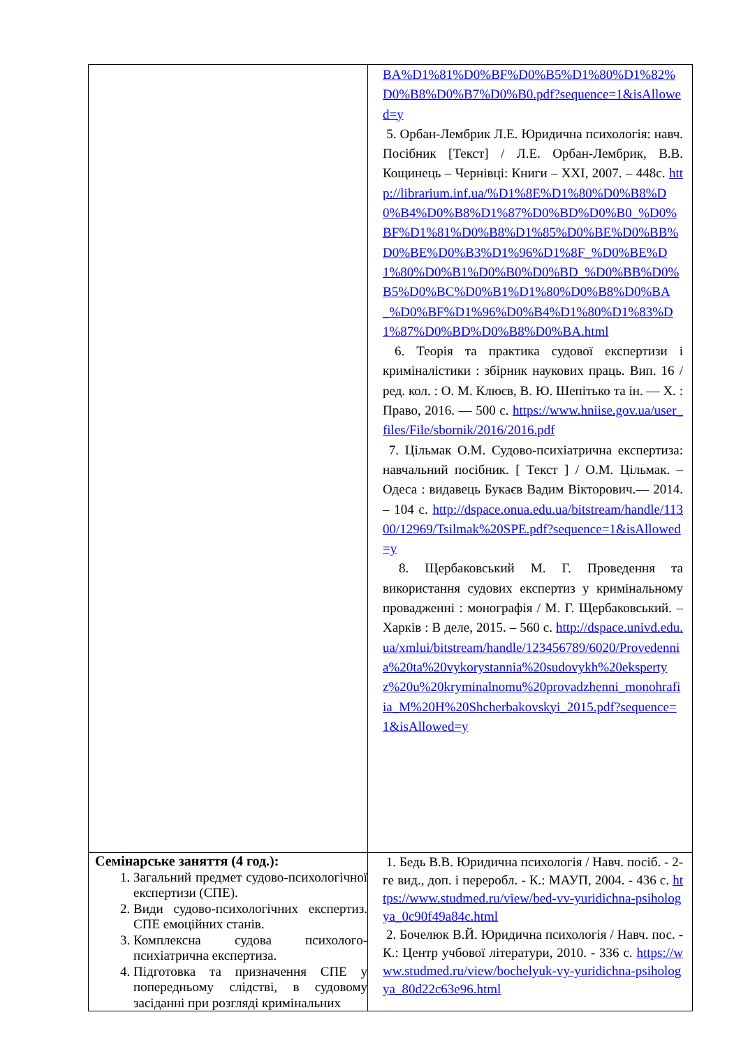| | BA%D1%81%D0%BF%D0%B5%D1%80%D1%82%D0%B8%D0%B7%D0%B0.pdf?sequence=1&isAllowed=y 5. Орбан-Лембрик Л.Е. Юридична психологія: навч. Посібник [Текст] / Л.Е. Орбан-Лембрик, В.В. Кощинець – Чернівці: Книги – XXI, 2007. – 448с. http://librarium.inf.ua/%D1%8E%D1%80%D0%B8%D0%B4%D0%B8%D1%87%D0%BD%D0%B0_%D0%BF%D1%81%D0%B8%D1%85%D0%BE%D0%BB%D0%BE%D0%B3%D1%96%D1%8F_%D0%BE%D1%80%D0%B1%D0%B0%D0%BD_%D0%BB%D0%B5%D0%BC%D0%B1%D1%80%D0%B8%D0%BA_%D0%BF%D1%96%D0%B4%D1%80%D1%83%D1%87%D0%BD%D0%B8%D0%BA.html 6. Теорія та практика судової експертизи і криміналістики : збірник наукових праць. Вип. 16 / ред. кол. : О. М. Клюєв, В. Ю. Шепітько та ін. — Х. : Право, 2016. — 500 с. https://www.hniise.gov.ua/user_files/File/sbornik/2016/2016.pdf 7. Цільмак О.М. Судово-психіатрична експертиза: навчальний посібник. [ Текст ] / О.М. Цільмак. – Одеса : видавець Букаєв Вадим Вікторович.— 2014. – 104 с. http://dspace.onua.edu.ua/bitstream/handle/11300/12969/Tsilmak%20SPE.pdf?sequence=1&isAllowed=y 8. Щербаковський М. Г. Проведення та використання судових експертиз у кримінальному провадженні : монографія / М. Г. Щербаковський. – Харків : В деле, 2015. – 560 с. http://dspace.univd.edu.ua/xmlui/bitstream/handle/123456789/6020/Provedennia%20ta%20vykorystannia%20sudovykh%20ekspertyz%20u%20kryminalnomu%20provadzhenni_monohrafiia_M%20H%20Shcherbakovskyi_2015.pdf?sequence=1&isAllowed=y |
| Семінарське заняття (4 год.): 1. Загальний предмет судово-психологічної експертизи (СПЕ). 2. Види судово-психологічних експертиз. СПЕ емоційних станів. 3. Комплексна судова психолого-психіатрична експертиза. 4. Підготовка та призначення СПЕ у попередньому слідстві, в судовому засіданні при розгляді кримінальних | 1. Бедь В.В. Юридична психологія / Навч. посіб. - 2-ге вид., доп. і переробл. - К.: МАУП, 2004. - 436 с. https://www.studmed.ru/view/bed-vv-yuridichna-psihologya_0c90f49a84c.html 2. Бочелюк В.Й. Юридична психологія / Навч. пос. - К.: Центр учбової літератури, 2010. - 336 с. https://www.studmed.ru/view/bochelyuk-vy-yuridichna-psihologya_80d22c63e96.html |